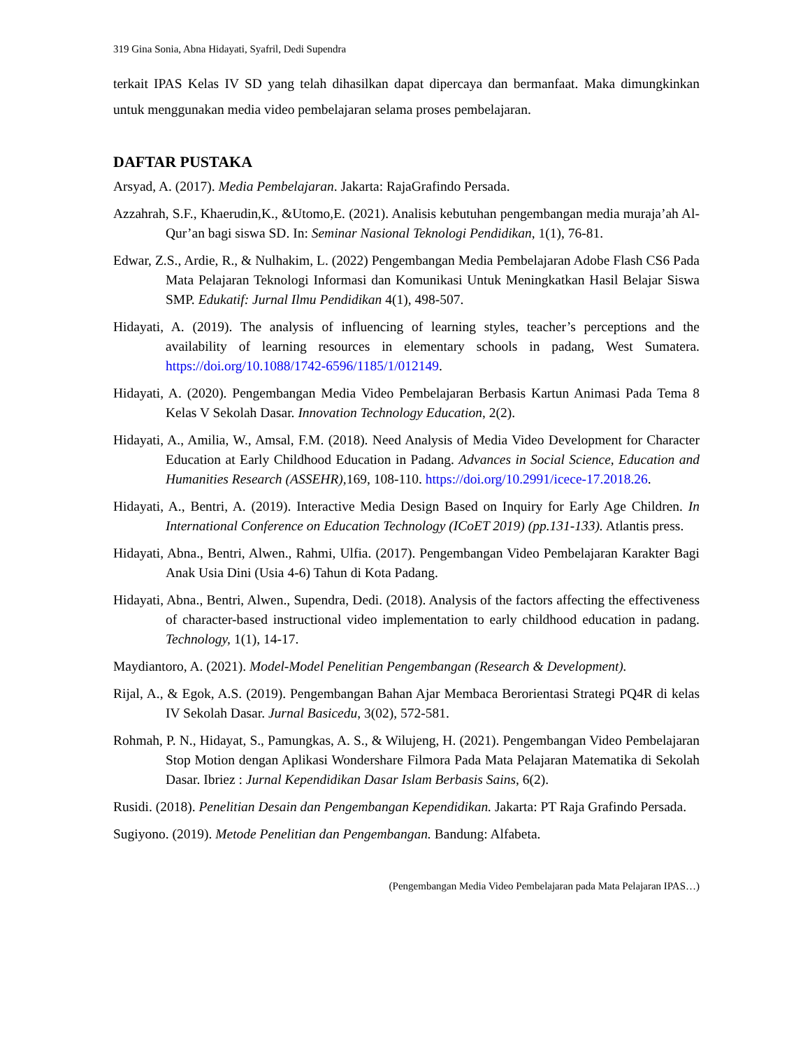319 Gina Sonia, Abna Hidayati, Syafril, Dedi Supendra
terkait IPAS Kelas IV SD yang telah dihasilkan dapat dipercaya dan bermanfaat. Maka dimungkinkan untuk menggunakan media video pembelajaran selama proses pembelajaran.
DAFTAR PUSTAKA
Arsyad, A. (2017). Media Pembelajaran. Jakarta: RajaGrafindo Persada.
Azzahrah, S.F., Khaerudin,K., &Utomo,E. (2021). Analisis kebutuhan pengembangan media muraja’ah Al-Qur’an bagi siswa SD. In: Seminar Nasional Teknologi Pendidikan, 1(1), 76-81.
Edwar, Z.S., Ardie, R., & Nulhakim, L. (2022) Pengembangan Media Pembelajaran Adobe Flash CS6 Pada Mata Pelajaran Teknologi Informasi dan Komunikasi Untuk Meningkatkan Hasil Belajar Siswa SMP. Edukatif: Jurnal Ilmu Pendidikan 4(1), 498-507.
Hidayati, A. (2019). The analysis of influencing of learning styles, teacher’s perceptions and the availability of learning resources in elementary schools in padang, West Sumatera. https://doi.org/10.1088/1742-6596/1185/1/012149.
Hidayati, A. (2020). Pengembangan Media Video Pembelajaran Berbasis Kartun Animasi Pada Tema 8 Kelas V Sekolah Dasar. Innovation Technology Education, 2(2).
Hidayati, A., Amilia, W., Amsal, F.M. (2018). Need Analysis of Media Video Development for Character Education at Early Childhood Education in Padang. Advances in Social Science, Education and Humanities Research (ASSEHR), 169, 108-110. https://doi.org/10.2991/icece-17.2018.26.
Hidayati, A., Bentri, A. (2019). Interactive Media Design Based on Inquiry for Early Age Children. In International Conference on Education Technology (ICoET 2019) (pp.131-133). Atlantis press.
Hidayati, Abna., Bentri, Alwen., Rahmi, Ulfia. (2017). Pengembangan Video Pembelajaran Karakter Bagi Anak Usia Dini (Usia 4-6) Tahun di Kota Padang.
Hidayati, Abna., Bentri, Alwen., Supendra, Dedi. (2018). Analysis of the factors affecting the effectiveness of character-based instructional video implementation to early childhood education in padang. Technology, 1(1), 14-17.
Maydiantoro, A. (2021). Model-Model Penelitian Pengembangan (Research & Development).
Rijal, A., & Egok, A.S. (2019). Pengembangan Bahan Ajar Membaca Berorientasi Strategi PQ4R di kelas IV Sekolah Dasar. Jurnal Basicedu, 3(02), 572-581.
Rohmah, P. N., Hidayat, S., Pamungkas, A. S., & Wilujeng, H. (2021). Pengembangan Video Pembelajaran Stop Motion dengan Aplikasi Wondershare Filmora Pada Mata Pelajaran Matematika di Sekolah Dasar. Ibriez : Jurnal Kependidikan Dasar Islam Berbasis Sains, 6(2).
Rusidi. (2018). Penelitian Desain dan Pengembangan Kependidikan. Jakarta: PT Raja Grafindo Persada.
Sugiyono. (2019). Metode Penelitian dan Pengembangan. Bandung: Alfabeta.
(Pengembangan Media Video Pembelajaran pada Mata Pelajaran IPAS…)